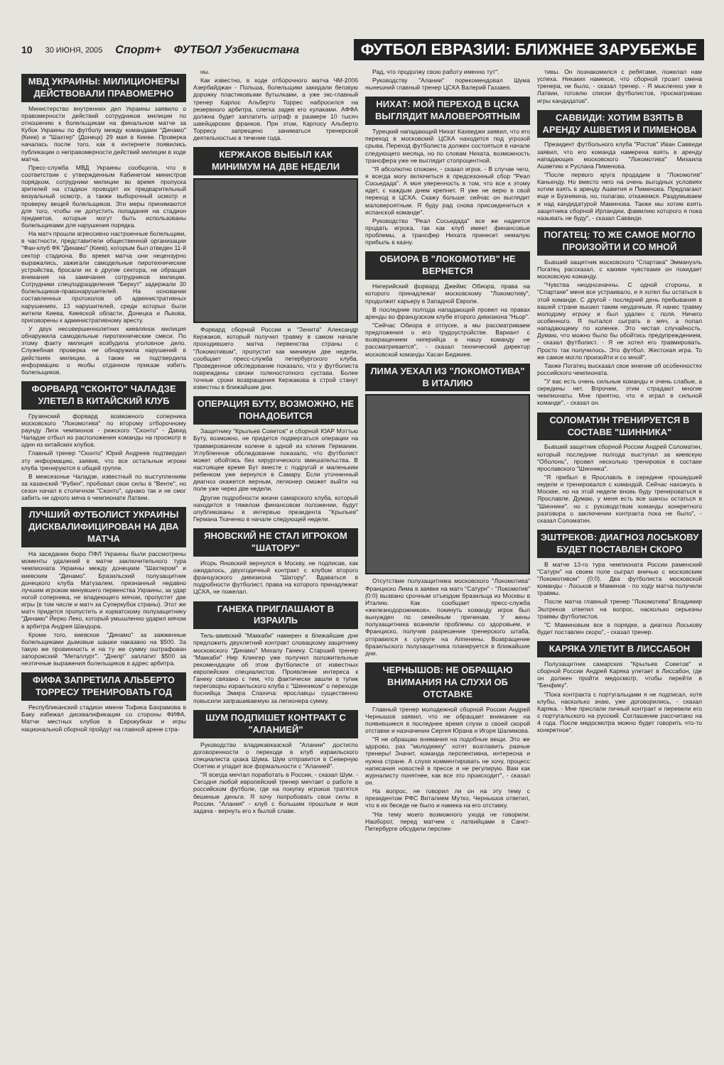10 30 ИЮНЯ, 2005 Спорт+ ФУТБОЛ Узбекистана ФУТБОЛ ЕВРАЗИИ: БЛИЖНЕЕ ЗАРУБЕЖЬЕ
МВД УКРАИНЫ: МИЛИЦИОНЕРЫ ДЕЙСТВОВАЛИ ПРАВОМЕРНО
Министерство внутренних дел Украины заявило о правомерности действий сотрудников милиции по отношению к болельщикам на финальном матче за Кубок Украины по футболу между командами "Динамо" (Киев) и "Шахтер" (Донецк) 29 мая в Киеве. Проверка началась после того, как в интернете появились публикации о неправомерности действий милиции в ходе матча.
Пресс-служба МВД Украины сообщила, что в соответствии с утвержденным Кабинетом министров порядком, сотрудники милиции во время пропуска зрителей на стадион проводят их предварительный визуальный осмотр, а также выборочный осмотр и проверку вещей болельщиков. Эти меры принимаются для того, чтобы не допустить попадания на стадион предметов, которые могут быть использованы болельщиками для нарушения порядка.
На матч прошли агрессивно настроенные болельщики, в частности, представители общественной организации "Фан-клуб ФК "Динамо" (Киев), которым был отведен 11-й сектор стадиона. Во время матча они нецензурно выражались, зажигали самодельные пиротехнические устройства, бросали их в другие сектора, не обращая внимания на замечания сотрудников милиции. Сотрудники спецподразделения "Беркут" задержали 30 болельщиков-правонарушителей. На основании составленных протоколов об административных нарушениях, 13 нарушителей, среди которых были жители Киева, Киевской области, Донецка и Львова, приговорены к административному аресту.
У двух несовершеннолетних киевлянок милиция обнаружила самодельные пиротехнические смеси. По этому факту милиция возбудила уголовное дело. Служебная проверка не обнаружила нарушений в действиях милиции, а также не подтвердила информацию о якобы отданном приказе избить болельщиков.
ФОРВАРД "СКОНТО" ЧАЛАДЗЕ УЛЕТЕЛ В КИТАЙСКИЙ КЛУБ
Грузинский форвард возможного соперника московского "Локомотива" по второму отборочному раунду Лиги чемпионов - рижского "Сконто" - Давид Чаладзе отбыл из расположения команды на просмотр в один из китайских клубов.
Главный тренер "Сконто" Юрий Андреев подтвердил эту информацию, заявив, что все остальные игроки клуба тренируются в общей группе.
В межсезонье Чаладзе, известный по выступлениям за казанский "Рубин", пробовал свои силы в "Венте", но сезон начал в столичном "Сконто", однако так и не смог забить ни одного мяча в чемпионате Латвии.
ЛУЧШИЙ ФУТБОЛИСТ УКРАИНЫ ДИСКВАЛИФИЦИРОВАН НА ДВА МАТЧА
На заседании бюро ПФЛ Украины были рассмотрены моменты удалений в матче заключительного тура чемпионата Украины между донецким "Шахтером" и киевским "Динамо". Бразильский полузащитник донецкого клуба Матузалем, признанный недавно лучшим игроком минувшего первенства Украины, за удар ногой соперника, не владеющего мячом, пропустит две игры (в том числе и матч за Суперкубок страны). Этот же матч придется пропустить и хорватскому полузащитнику "Динамо" Йерко Леко, который умышленно ударил мячом в арбитра Андрея Шандора.
Кроме того, киевское "Динамо" за зажженные болельщиками дымовые шашки наказано на $500. За такую же провинность и на ту же сумму оштрафован запорожский "Металлург". "Днепр" заплатит $500 за неэтичные выражения болельщиков в адрес арбитра.
ФИФА ЗАПРЕТИЛА АЛЬБЕРТО ТОРРЕСУ ТРЕНИРОВАТЬ ГОД
Республиканский стадион имени Тофика Бахрамова в Баку избежал дисквалификации со стороны ФИФА. Матчи местных клубов в Еврокубках и игры национальной сборной пройдут на главной арене стра-
ны.
Как известно, в ходе отборочного матча ЧМ-2006 Азербайджан - Польша, болельщики закидали беговую дорожку пластиковыми бутылками, а уже экс-главный тренер Карлос Альберто Торрес набросился на резервного арбитра, слегка задев его кулаками. АФФА должна будет заплатить штраф в размере 10 тысяч швейцарских франков. При этом, Карлосу Альберто Торресу запрещено заниматься тренерской деятельностью в течение года.
КЕРЖАКОВ ВЫБЫЛ КАК МИНИМУМ НА ДВЕ НЕДЕЛИ
Форвард сборной России и "Зенита" Александр Кержаков, который получил травму в самом начале проходившего матча первенства страны с "Локомотивом", пропустит как минимум две недели, сообщает пресс-служба петербургского клуба. Проведенное обследование показало, что у футболиста повреждены связки голеностопного сустава. Более точные сроки возвращения Кержакова в строй станут известны в ближайшие дни.
ОПЕРАЦИЯ БУТУ, ВОЗМОЖНО, НЕ ПОНАДОБИТСЯ
Защитнику "Крыльев Советов" и сборной ЮАР Мэттью Буту, возможно, не придется подвергаться операции на травмированном колене в одной из клиник Германии. Углубленное обследование показало, что футболист может обойтись без хирургического вмешательства. В настоящее время Бут вместе с подругой и маленьким ребенком уже вернулся в Самару. Если уточненный диагноз окажется верным, легионер сможет выйти на поле уже через две недели.
Другие подробности жизни самарского клуба, который находится в тяжелом финансовом положении, будут опубликованы в интервью президента "Крыльев" Германа Ткаченко в начале следующей недели.
ЯНОВСКИЙ НЕ СТАЛ ИГРОКОМ "ШАТОРУ"
Игорь Яновский вернулся в Москву, не подписав, как ожидалось, двухгодичный контракт с клубом второго французского дивизиона "Шатору". Вдаваться в подробности футболист, права на которого принадлежат ЦСКА, не пожелал.
ГАНЕКА ПРИГЛАШАЮТ В ИЗРАИЛЬ
Тель-авивский "Маккаби" намерен в ближайшие дни предложить двухлетний контракт словацкому защитнику московского "Динамо" Михалу Ганеку. Старший тренер "Маккаби" Нир Клингер уже получил положительные рекомендации об этом футболисте от известных европейских специалистов. Проявление интереса к Ганеку связано с тем, что фактически зашли в тупик переговоры израильского клуба с "Шинником" о переходе боснийца Эмира Спахича: ярославцы существенно повысили запрашиваемую за легионера сумму.
ШУМ ПОДПИШЕТ КОНТРАКТ С "АЛАНИЕЙ"
Руководство владикавказской "Алании" достигло договоренности о переходе в клуб израильского специалиста цхака Шума. Шум отправится в Северную Осетию и уладит все формальности с "Аланией".
"Я всегда мечтал поработать в России, - сказал Шум. - Сегодня любой европейский тренер мечтает о работе в российском футболе, где на покупку игроков тратятся бешеные деньги. Я хочу попробовать свои силы в России. "Алания" - клуб с большим прошлым и моя задача - вернуть его к былой славе.
Рад, что продолжу свою работу именно тут".
Руководству "Алании" порекомендовал Шума нынешний главный тренер ЦСКА Валерий Газзаев.
НИХАТ: МОЙ ПЕРЕХОД В ЦСКА ВЫГЛЯДИТ МАЛОВЕРОЯТНЫМ
Турецкий нападающий Нихат Кахведжи заявил, что его переход в московский ЦСКА находится под угрозой срыва. Переход футболиста должен состояться в начале следующего месяца, но по словам Нихата, возможность трансфера уже не выглядит стопроцентной.
"Я абсолютно спокоен, - сказал игрок. - В случае чего, я всегда могу включиться в предсезонный сбор "Реал Сосьедада". А моя уверенность в том, что все к этому идет, с каждым днем крепнет. Я уже не верю в свой переход в ЦСКА. Скажу больше: сейчас он выглядит маловероятным. Я буду рад снова присоединиться к испанской команде".
Руководство "Реал Сосьедада" все же надеется продать игрока, так как клуб имеет финансовые проблемы, а трансфер Нихата принесет немалую прибыль в казну.
ОБИОРА В "ЛОКОМОТИВ" НЕ ВЕРНЕТСЯ
Нигерийский форвард Джеймс Обиора, права на которого принадлежат московскому "Локомотиву", продолжит карьеру в Западной Европе.
В последние полгода нападающий провел на правах аренды во французском клубе второго дивизиона "Ньор".
"Сейчас Обиора в отпуске, а мы рассматриваем предложения о его трудоустройстве. Вариант с возвращением нигерийца в нашу команду не рассматривается", - сказал технический директор московской команды Хасан Биджиев.
ЛИМА УЕХАЛ ИЗ "ЛОКОМОТИВА" В ИТАЛИЮ
Отсутствие полузащитника московского "Локомотива" Франциско Лима в заявке на матч "Сатурн" - "Локомотив" (0:0) вызвано срочным отъездом бразильца из Москвы в Италию. Как сообщает пресс-служба «железнодорожников», покинуть команду игрок был вынужден по семейным причинам. У жены полузащитника возникли проблемы со здоровьем, и Франциско, получив разрешение тренерского штаба, отправился к супруге на Аппенины. Возвращение бразильского полузащитника планируется в ближайшие дни.
ЧЕРНЫШОВ: НЕ ОБРАЩАЮ ВНИМАНИЯ НА СЛУХИ ОБ ОТСТАВКЕ
Главный тренер молодежной сборной России Андрей Чернышов заявил, что не обращает внимание на появившиеся в последнее время слухи о своей скорой отставке и назначении Сергея Юрана и Игоря Шалимова.
"Я не обращаю внимания на подобные вещи. Это же здорово, раз "молодежку" хотят возглавить разные тренеры! Значит, команда перспективна, интересна и нужна стране. А слухи комментировать не хочу, процесс написания новостей в прессе я не регулирую. Вам как журналисту понятнее, как все это происходит", - сказал он.
На вопрос, не говорил ли он на эту тему с президентом РФС Виталием Мутко, Чернышов ответил, что в их беседе не было и намека на его отставку.
"На тему моего возможного ухода не говорили. Наоборот, перед матчем с латвийцами в Санкт-Петербурге обсудили перспек-
тивы. Он познакомился с ребятами, пожелал нам успеха. Никаких намеков, что сборной грозит смена тренера, не было, - сказал тренер. - Я мысленно уже в Латвии, готовлю списки футболистов, просматриваю игры кандидатов".
САВВИДИ: ХОТИМ ВЗЯТЬ В АРЕНДУ АШВЕТИЯ И ПИМЕНОВА
Президент футбольного клуба "Ростов" Иван Саввиди заявил, что его команда намерена взять в аренду нападающих московского "Локомотива" Михаила Ашветию и Руслана Пименова.
"После первого круга продадим в "Локомотив" Каньенду. Но вместо него на очень выгодных условиях хотим взять в аренду Ашветия и Пименова. Предлагают еще и Бузникина, но, полагаю, откажемся. Раздумываем и над кандидатурой Маминова. Также мы хотим взять защитника сборной Ирландии, фамилию которого я пока называть не буду", - сказал Саввиди.
ПОГАТЕЦ: ТО ЖЕ САМОЕ МОГЛО ПРОИЗОЙТИ И СО МНОЙ
Бывший защитник московского "Спартака" Эммануэль Погатец рассказал, с какими чувствами он покидает московскую команду.
"Чувства неоднозначны. С одной стороны, в "Спартаке" меня все устраивало, и я хотел бы остаться в этой команде. С другой - последний день пребывания в вашей стране вышел таким неудачным. Я нанес травму молодому игроку и был удален с поля. Ничего особенного. Я пытался сыграть в мяч, а попал нападающему по коленке. Это чистая случайность. Думаю, что можно было бы обойтись предупреждением, - сказал футболист. - Я не хотел его травмировать. Просто так получилось. Это футбол. Жестокая игра. То же самое могло произойти и со мной".
Также Погатец высказал свое мнение об особенностях российского чемпионата.
"У вас есть очень сильные команды и очень слабые, а середины нет. Впрочем, этим страдают многие чемпионаты. Мне приятно, что я играл в сильной команде", - сказал он.
СОЛОМАТИН ТРЕНИРУЕТСЯ В СОСТАВЕ "ШИННИКА"
Бывший защитник сборной России Андрей Соломатин, который последние полгода выступал за киевскую "Оболонь", провел несколько тренировок в составе ярославского "Шинника".
"Я прибыл в Ярославль в середине прошедшей недели и тренировался с командой. Сейчас нахожусь в Москве, но на этой неделе вновь буду тренироваться в Ярославле. Думаю, у меня есть все шансы остаться в "Шиннике", но с руководством команды конкретного разговора о заключении контракта пока не было", - сказал Соломатин.
ЭШТРЕКОВ: ДИАГНОЗ ЛОСЬКОВУ БУДЕТ ПОСТАВЛЕН СКОРО
В матче 13-го тура чемпионата России раменский "Сатурн" на своем поле сыграл вничью с московским "Локомотивом" (0:0). Два футболиста московской команды - Лоськов и Маминов - по ходу матча получили травмы.
После матча главный тренер "Локомотива" Владимир Эштреков ответил на вопрос, насколько серьезны травмы футболистов.
"С Маминовым все в порядке, а диагноз Лоськову будет поставлен скоро", - сказал тренер.
КАРЯКА УЛЕТИТ В ЛИССАБОН
Полузащитник самарских "Крыльев Советов" и сборной России Андрей Каряка улетает в Лиссабон, где он должен пройти медосмотр, чтобы перейти в "Бенфику".
"Пока контракта с португальцами я не подписал, хотя клубы, насколько знаю, уже договорились, - сказал Каряка. - Мне прислали личный контракт и перевели его с португальского на русский. Соглашение рассчитано на 4 года. После медосмотра можно будет говорить что-то конкретное".